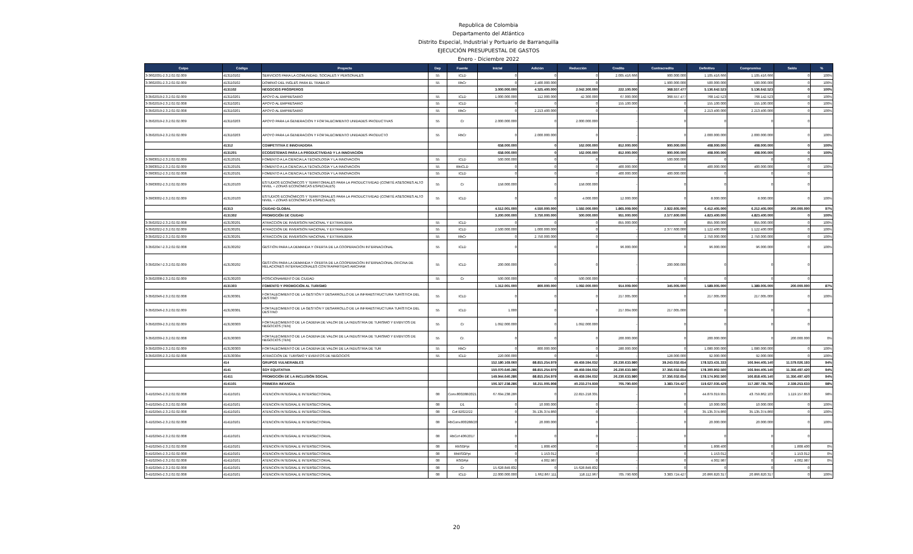Republica de Colombia
Departamento del Atlántico
Distrito Especial, Industrial y Portuario de Barranquilla
EJECUCIÓN PRESUPUESTAL DE GASTOS
Enero - Diciembre 2022
| Cuipo | Código | Proyecto | Dep | Fuente | Inicial | Adición | Reducción | Credito | Contracredito | Definitivo | Compromiso | Saldo | % |
| --- | --- | --- | --- | --- | --- | --- | --- | --- | --- | --- | --- | --- | --- |
| 3-3602031-2.3.2.02.02.009 | 413110102 | SERVICIOS PARA LA COMUNIDAD, SOCIALES Y PERSONALES | 55 | ICLD | 0 | 0 | 0 | 2.005.416.666 | 900.000.000 | 1.105.416.666 | 1.105.416.666 | 0 | 100% |
| 3-3602031-2.3.2.02.02.009 | 413110102 | DOMINIO DEL INGLES PARA EL TRABAJO | 55 | RbCr | 0 | 2.400.000.000 | 0 | - | 1.900.000.000 | 500.000.000 | 500.000.000 | 0 | 100% |
| | 4131102 | NEGOCIOS PRÓSPEROS | | | 3.000.000.000 | 4.325.400.000 | 2.042.300.000 | 222.100.000 | 368.557.477 | 5.136.642.523 | 5.136.642.523 | 0 | 100% |
| 3-3502019-2.3.2.02.02.009 | 413110201 | APOYO AL EMPRESARIO | 55 | ICLD | 1.000.000.000 | 112.000.000 | 42.300.000 | 67.000.000 | 368.557.477 | 768.142.523 | 768.142.523 | 0 | 100% |
| 3-3502019-2.3.2.02.02.008 | 413110201 | APOYO AL EMPRESARIO | 55 | ICLD | 0 | 0 | 0 | 155.100.000 | 0 | 155.100.000 | 155.100.000 | 0 | 100% |
| 3-3502019-2.3.2.02.02.008 | 413110201 | APOYO AL EMPRESARIO | 55 | RbCr | 0 | 2.213.400.000 | 0 | - | 0 | 2.213.400.000 | 2.213.400.000 | 0 | 100% |
| 3-3502019-2.3.2.02.02.009 | 413110203 | APOYO PARA LA GENERACIÓN Y FORTALECIMIENTO UNIDADES PRODUCTIVAS | 55 | Cr | 2.000.000.000 | 0 | 2.000.000.000 | - | 0 | 0 | 0 | 0 | |
| 3-3502019-2.3.2.02.02.009 | 413110203 | APOYO PARA LA GENERACIÓN Y FORTALECIMIENTO UNIDADES PRODUCTO | 55 | RbCr | 0 | 2.000.000.000 | 0 | - | 0 | 2.000.000.000 | 2.000.000.000 | 0 | 100% |
| | 41312 | COMPETITIVA E INNOVADORA | | | 658.000.000 | 0 | 162.000.000 | 812.000.000 | 900.000.000 | 408.000.000 | 408.000.000 | 0 | 100% |
| | 4131201 | ECOSISTEMAS PARA LA PRODUCTIVIDAD Y LA INNOVACIÓN | | | 658.000.000 | 0 | 162.000.000 | 812.000.000 | 900.000.000 | 408.000.000 | 408.000.000 | 0 | 100% |
| 3-3903012-2.3.2.02.02.009 | 413120101 | FOMENTO A LA CIENCIA LA TECNOLOGÍA Y LA INNOVACIÓN | 55 | ICLD | 500.000.000 | 0 | 0 | - | 500.000.000 | 0 | 0 | 0 | |
| 3-3903012-2.3.2.02.02.009 | 413120101 | FOMENTO A LA CIENCIA LA TECNOLOGÍA Y LA INNOVACIÓN | 55 | RbICLD | 0 | 0 | 0 | 400.000.000 | 0 | 400.000.000 | 400.000.000 | 0 | 100% |
| 3-3903012-2.3.2.02.02.008 | 413120101 | FOMENTO A LA CIENCIA LA TECNOLOGÍA Y LA INNOVACIÓN | 55 | ICLD | 0 | 0 | 0 | 400.000.000 | 400.000.000 | 0 | 0 | 0 | |
| 3-3903002-2.3.2.02.02.009 | 413120103 | ESTUDIOS ECONÓMICOS Y TERRITORIALES PARA LA PRODUCTIVIDAD (COMITÉ ASESORES ALTO NIVEL + ZONAS ECONÓMICAS ESPECIALES) | 55 | Cr | 158.000.000 | 0 | 158.000.000 | - | 0 | 0 | 0 | 0 | |
| 3-3903002-2.3.2.02.02.009 | 413120103 | ESTUDIOS ECONÓMICOS Y TERRITORIALES PARA LA PRODUCTIVIDAD (COMITÉ ASESORES ALTO NIVEL + ZONAS ECONÓMICAS ESPECIALES) | 55 | ICLD | 0 | 0 | 4.000.000 | 12.000.000 | 0 | 8.000.000 | 8.000.000 | 0 | 100% |
| | 41313 | CIUDAD GLOBAL | | | 4.512.001.000 | 4.550.000.000 | 1.592.000.000 | 1.865.009.000 | 2.922.605.000 | 6.412.405.000 | 6.212.405.000 | 200.000.000 | 97% |
| | 4131302 | PROMOCIÓN DE CIUDAD | | | 3.200.000.000 | 3.750.000.000 | 500.000.000 | 951.000.000 | 2.577.600.000 | 4.823.400.000 | 4.823.400.000 | 0 | 100% |
| 3-3502022-2.3.2.02.02.008 | 413130201 | ATRACCIÓN DE INVERSIÓN NACIONAL Y EXTRANJERA | 55 | ICLD | 0 | 0 | 0 | 855.000.000 | 0 | 855.000.000 | 855.000.000 | 0 | 100% |
| 3-3502022-2.3.2.02.02.009 | 413130201 | ATRACCIÓN DE INVERSIÓN NACIONAL Y EXTRANJERA | 55 | ICLD | 2.500.000.000 | 1.000.000.000 | 0 | - | 2.377.600.000 | 1.122.400.000 | 1.122.400.000 | 0 | 100% |
| 3-3502022-2.3.2.02.02.009 | 413130201 | ATRACCIÓN DE INVERSIÓN NACIONAL Y EXTRANJERA | 55 | RbCr | 0 | 2.750.000.000 | 0 | - | 0 | 2.750.000.000 | 2.750.000.000 | 0 | 100% |
| 3-3502047-2.3.2.02.02.008 | 413130202 | GESTIÓN PARA LA DEMANDA Y OFERTA DE LA COOPERACIÓN INTERNACIONAL | 55 | ICLD | 0 | 0 | 0 | 96.000.000 | 0 | 96.000.000 | 96.000.000 | 0 | 100% |
| 3-3502047-2.3.2.02.02.009 | 413130202 | GESTIÓN PARA LA DEMANDA Y OFERTA DE LA COOPERACIÓN INTERNACIONAL OFICINA DE RELACIONES INTERNACIONALES CONTRAPARTIDAS AMCHAM | 55 | ICLD | 200.000.000 | 0 | 0 | - | 200.000.000 | 0 | 0 | 0 | |
| 3-3502008-2.3.2.02.02.009 | 413130203 | POSICIONAMIENTO DE CIUDAD | 55 | Cr | 500.000.000 | 0 | 500.000.000 | - | 0 | 0 | 0 | 0 | |
| | 4131303 | FOMENTO Y PROMOCIÓN AL TURISMO | | | 1.312.001.000 | 800.000.000 | 1.092.000.000 | 914.009.000 | 345.005.000 | 1.589.005.000 | 1.389.005.000 | 200.000.000 | 87% |
| 3-3502046-2.3.2.02.02.008 | 413130301 | FORTALECIMIENTO DE LA GESTIÓN Y DESARROLLO DE LA INFRAESTRUCTURA TURÍSTICA DEL DESTINO | 55 | ICLD | 0 | 0 | 0 | 217.005.000 | 0 | 217.005.000 | 217.005.000 | 0 | 100% |
| 3-3502046-2.3.2.02.02.009 | 413130301 | FORTALECIMIENTO DE LA GESTIÓN Y DESARROLLO DE LA INFRAESTRUCTURA TURÍSTICA DEL DESTINO | 55 | ICLD | 1.000 | 0 | 0 | 217.004.000 | 217.005.000 | 0 | 0 | 0 | |
| 3-3502039-2.3.2.02.02.009 | 413130303 | FORTALECIMIENTO DE LA CADENA DE VALOR DE LA INDUSTRIA DE TURISMO Y EVENTOS DE NEGOCIOS (TEN) | 55 | Cr | 1.092.000.000 | 0 | 1.092.000.000 | - | 0 | 0 | 0 | 0 | |
| 3-3502039-2.3.2.02.02.008 | 413130303 | FORTALECIMIENTO DE LA CADENA DE VALOR DE LA INDUSTRIA DE TURISMO Y EVENTOS DE NEGOCIOS (TEN) | 55 | Cr. | 0 | 0 | 0 | 200.000.000 | 0 | 200.000.000 | 0 | 200.000.000 | 0% |
| 3-3502039-2.3.2.02.02.009 | 413130303 | FORTALECIMIENTO DE LA CADENA DE VALOR DE LA INDUSTRIA DE TUR | 55 | RbCr | 0 | 800.000.000 | 0 | 280.000.000 | 0 | 1.080.000.000 | 1.080.000.000 | 0 | 100% |
| 3-3502036-2.3.2.02.02.008 | 413130304 | ATRACCIÓN DE TURISMO Y EVENTOS DE NEGOCIOS | 55 | ICLD | 220.000.000 | 0 | 0 | - | 128.000.000 | 92.000.000 | 92.000.000 | 0 | 100% |
| | 414 | GRUPOS VULNERABLES | | | 152.180.169.060 | 88.815.254.979 | 49.459.594.032 | 26.230.633.980 | 39.243.032.654 | 178.523.431.333 | 166.944.405.140 | 11.579.026.193 | 94% |
| | 4141 | SOY EQUITATIVA | | | 150.070.640.286 | 88.815.254.979 | 49.459.594.032 | 26.230.633.980 | 37.356.032.654 | 178.300.902.560 | 166.944.405.140 | 11.356.497.420 | 94% |
| | 41411 | PROMOCIÓN DE LA INCLUSIÓN SOCIAL | | | 149.944.640.286 | 88.815.254.979 | 49.459.594.032 | 26.230.633.980 | 37.356.032.654 | 178.174.902.560 | 166.818.405.140 | 11.356.497.420 | 94% |
| | 4141101 | PRIMERA INFANCIA | | | 106.327.238.286 | 56.211.005.908 | 40.233.274.939 | 705.790.600 | 3.383.724.427 | 119.627.035.429 | 117.287.781.796 | 2.339.253.633 | 98% |
| 3-4102045-2.3.2.02.02.008 | 414110101 | ATENCIÓN INTEGRAL E INTERSECTORIAL | 08 | Conv.800288/2021 | 67.694.238.286 | 0 | 22.815.218.331 | - | 0 | 44.879.019.955 | 43.759.862.103 | 1.119.157.853 | 98% |
| 3-4102045-2.3.2.02.02.008 | 414110101 | ATENCIÓN INTEGRAL E INTERSECTORIAL | 08 | D1 | 0 | 10.000.000 | 0 | - | 0 | 10.000.000 | 10.000.000 | 0 | 100% |
| 3-4102045-2.3.2.02.02.008 | 414110101 | ATENCIÓN INTEGRAL E INTERSECTORIAL | 08 | Cof.92022/22 | 0 | 35.135.374.860 | 0 | - | 0 | 35.135.374.860 | 35.135.374.860 | 0 | 100% |
| 3-4102045-2.3.2.02.02.008 | 414110101 | ATENCIÓN INTEGRAL E INTERSECTORIAL | 08 | RbConv.800288/20 | 0 | 20.000.000 | 0 | - | 0 | 20.000.000 | 20.000.000 | 0 | 100% |
| 3-4102045-2.3.2.02.02.008 | 414110101 | ATENCIÓN INTEGRAL E INTERSECTORIAL | 08 | RbCof 406/2017 | 0 | 0 | 0 | - | 0 | 0 | 0 | 0 | |
| 3-4102045-2.3.2.02.02.008 | 414110101 | ATENCIÓN INTEGRAL E INTERSECTORIAL | 08 | RbSGPpi | 0 | 1.808.400 | 0 | - | 0 | 1.808.400 | 0 | 1.808.400 | 0% |
| 3-4102045-2.3.2.02.02.008 | 414110101 | ATENCIÓN INTEGRAL E INTERSECTORIAL | 08 | RbRSGPpi | 0 | 1.153.012 | 0 | - | 0 | 1.153.012 | 0 | 1.153.012 | 0% |
| 3-4102045-2.3.2.02.02.008 | 414110101 | ATENCIÓN INTEGRAL E INTERSECTORIAL | 08 | RSGPpi | 0 | 4.002.987 | 0 | - | 0 | 4.002.987 | 0 | 4.002.987 | 0% |
| 3-4102045-2.3.2.02.02.008 | 414110101 | ATENCIÓN INTEGRAL E INTERSECTORIAL | 08 | Cr | 15.628.849.832 | 0 | 15.628.849.832 | - | 0 | 0 | 0 | 0 | |
| 3-4102045-2.3.2.02.02.008 | 414110101 | ATENCIÓN INTEGRAL E INTERSECTORIAL | 08 | ICLD | 22.000.000.000 | 1.662.867.111 | 118.112.967 | 705.790.600 | 3.383.724.427 | 20.866.820.317 | 20.866.820.317 | 0 | 100% |
20